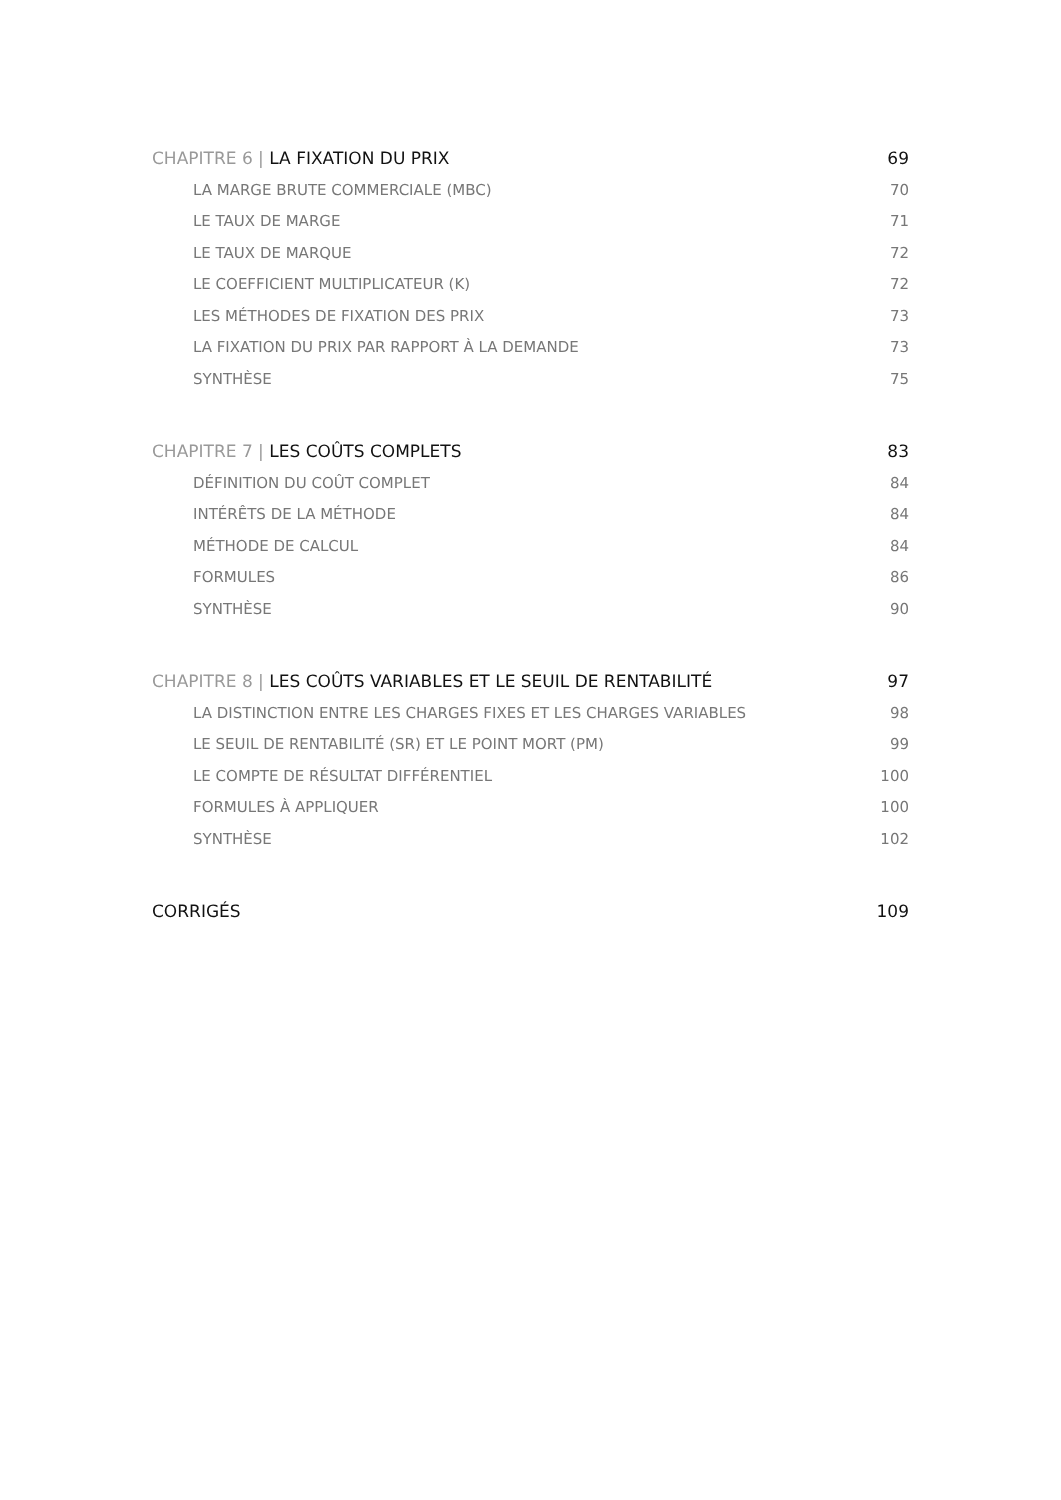CHAPITRE 6 | LA FIXATION DU PRIX 69
LA MARGE BRUTE COMMERCIALE (MBC) 70
LE TAUX DE MARGE 71
LE TAUX DE MARQUE 72
LE COEFFICIENT MULTIPLICATEUR (K) 72
LES MÉTHODES DE FIXATION DES PRIX 73
LA FIXATION DU PRIX PAR RAPPORT À LA DEMANDE 73
SYNTHÈSE 75
CHAPITRE 7 | LES COÛTS COMPLETS 83
DÉFINITION DU COÛT COMPLET 84
INTÉRÊTS DE LA MÉTHODE 84
MÉTHODE DE CALCUL 84
FORMULES 86
SYNTHÈSE 90
CHAPITRE 8 | LES COÛTS VARIABLES ET LE SEUIL DE RENTABILITÉ 97
LA DISTINCTION ENTRE LES CHARGES FIXES ET LES CHARGES VARIABLES 98
LE SEUIL DE RENTABILITÉ (SR) ET LE POINT MORT (PM) 99
LE COMPTE DE RÉSULTAT DIFFÉRENTIEL 100
FORMULES À APPLIQUER 100
SYNTHÈSE 102
CORRIGÉS 109